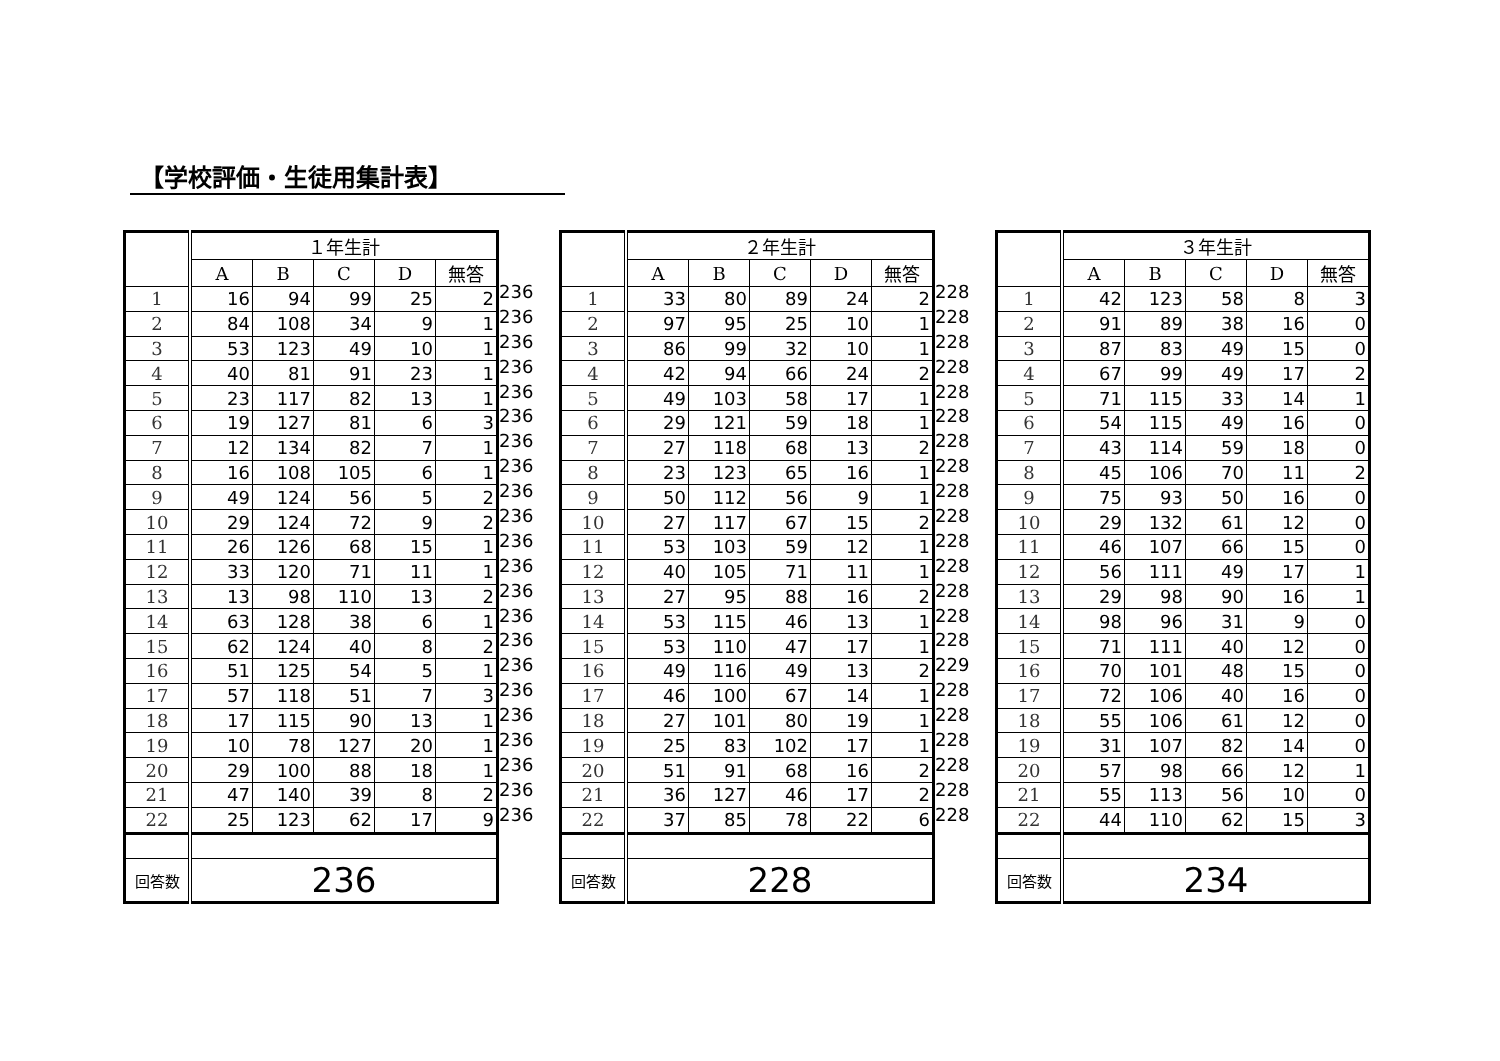【学校評価・生徒用集計表】
| | １年生計 | | | | |
| --- | --- | --- | --- | --- | --- |
| | A | B | C | D | 無答 |
| 1 | 16 | 94 | 99 | 25 | 2 |
| 2 | 84 | 108 | 34 | 9 | 1 |
| 3 | 53 | 123 | 49 | 10 | 1 |
| 4 | 40 | 81 | 91 | 23 | 1 |
| 5 | 23 | 117 | 82 | 13 | 1 |
| 6 | 19 | 127 | 81 | 6 | 3 |
| 7 | 12 | 134 | 82 | 7 | 1 |
| 8 | 16 | 108 | 105 | 6 | 1 |
| 9 | 49 | 124 | 56 | 5 | 2 |
| 10 | 29 | 124 | 72 | 9 | 2 |
| 11 | 26 | 126 | 68 | 15 | 1 |
| 12 | 33 | 120 | 71 | 11 | 1 |
| 13 | 13 | 98 | 110 | 13 | 2 |
| 14 | 63 | 128 | 38 | 6 | 1 |
| 15 | 62 | 124 | 40 | 8 | 2 |
| 16 | 51 | 125 | 54 | 5 | 1 |
| 17 | 57 | 118 | 51 | 7 | 3 |
| 18 | 17 | 115 | 90 | 13 | 1 |
| 19 | 10 | 78 | 127 | 20 | 1 |
| 20 | 29 | 100 | 88 | 18 | 1 |
| 21 | 47 | 140 | 39 | 8 | 2 |
| 22 | 25 | 123 | 62 | 17 | 9 |
| 回答数 | 236 | | | | |
236
236
236
236
236
236
236
236
236
236
236
236
236
236
236
236
236
236
236
236
236
236
| | ２年生計 | | | | |
| --- | --- | --- | --- | --- | --- |
| | A | B | C | D | 無答 |
| 1 | 33 | 80 | 89 | 24 | 2 |
| 2 | 97 | 95 | 25 | 10 | 1 |
| 3 | 86 | 99 | 32 | 10 | 1 |
| 4 | 42 | 94 | 66 | 24 | 2 |
| 5 | 49 | 103 | 58 | 17 | 1 |
| 6 | 29 | 121 | 59 | 18 | 1 |
| 7 | 27 | 118 | 68 | 13 | 2 |
| 8 | 23 | 123 | 65 | 16 | 1 |
| 9 | 50 | 112 | 56 | 9 | 1 |
| 10 | 27 | 117 | 67 | 15 | 2 |
| 11 | 53 | 103 | 59 | 12 | 1 |
| 12 | 40 | 105 | 71 | 11 | 1 |
| 13 | 27 | 95 | 88 | 16 | 2 |
| 14 | 53 | 115 | 46 | 13 | 1 |
| 15 | 53 | 110 | 47 | 17 | 1 |
| 16 | 49 | 116 | 49 | 13 | 2 |
| 17 | 46 | 100 | 67 | 14 | 1 |
| 18 | 27 | 101 | 80 | 19 | 1 |
| 19 | 25 | 83 | 102 | 17 | 1 |
| 20 | 51 | 91 | 68 | 16 | 2 |
| 21 | 36 | 127 | 46 | 17 | 2 |
| 22 | 37 | 85 | 78 | 22 | 6 |
| 回答数 | 228 | | | | |
228
228
228
228
228
228
228
228
228
228
228
228
228
228
228
229
228
228
228
228
228
228
| | ３年生計 | | | | |
| --- | --- | --- | --- | --- | --- |
| | A | B | C | D | 無答 |
| 1 | 42 | 123 | 58 | 8 | 3 |
| 2 | 91 | 89 | 38 | 16 | 0 |
| 3 | 87 | 83 | 49 | 15 | 0 |
| 4 | 67 | 99 | 49 | 17 | 2 |
| 5 | 71 | 115 | 33 | 14 | 1 |
| 6 | 54 | 115 | 49 | 16 | 0 |
| 7 | 43 | 114 | 59 | 18 | 0 |
| 8 | 45 | 106 | 70 | 11 | 2 |
| 9 | 75 | 93 | 50 | 16 | 0 |
| 10 | 29 | 132 | 61 | 12 | 0 |
| 11 | 46 | 107 | 66 | 15 | 0 |
| 12 | 56 | 111 | 49 | 17 | 1 |
| 13 | 29 | 98 | 90 | 16 | 1 |
| 14 | 98 | 96 | 31 | 9 | 0 |
| 15 | 71 | 111 | 40 | 12 | 0 |
| 16 | 70 | 101 | 48 | 15 | 0 |
| 17 | 72 | 106 | 40 | 16 | 0 |
| 18 | 55 | 106 | 61 | 12 | 0 |
| 19 | 31 | 107 | 82 | 14 | 0 |
| 20 | 57 | 98 | 66 | 12 | 1 |
| 21 | 55 | 113 | 56 | 10 | 0 |
| 22 | 44 | 110 | 62 | 15 | 3 |
| 回答数 | 234 | | | | |